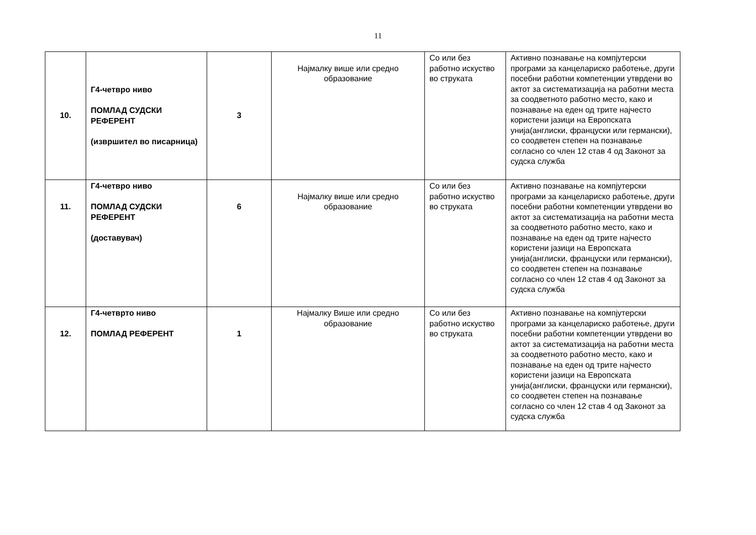11
| 10. | Г4-четвро ниво ПОМЛАД СУДСКИ РЕФЕРЕНТ (извршител во писарница) | 3 | Најмалку више или средно образование | Со или без работно искуство во струката | Активно познавање на компјутерски програми за канцелариско работење, други посебни работни компетенции утврдени во актот за систематизација на работни места за соодветното работно место, како и познавање на еден од трите најчесто користени јазици на Европската унија(англиски, француски или германски), со соодветен степен на познавање согласно со член 12 став 4 од Законот за судска служба |
| 11. | Г4-четвро ниво ПОМЛАД СУДСКИ РЕФЕРЕНТ (доставувач) | 6 | Најмалку више или средно образование | Со или без работно искуство во струката | Активно познавање на компјутерски програми за канцелариско работење, други посебни работни компетенции утврдени во актот за систематизација на работни места за соодветното работно место, како и познавање на еден од трите најчесто користени јазици на Европската унија(англиски, француски или германски), со соодветен степен на познавање согласно со член 12 став 4 од Законот за судска служба |
| 12. | Г4-четврто ниво ПОМЛАД РЕФЕРЕНТ | 1 | Најмалку Више или средно образование | Со или без работно искуство во струката | Активно познавање на компјутерски програми за канцелариско работење, други посебни работни компетенции утврдени во актот за систематизација на работни места за соодветното работно место, како и познавање на еден од трите најчесто користени јазици на Европската унија(англиски, француски или германски), со соодветен степен на познавање согласно со член 12 став 4 од Законот за судска служба |